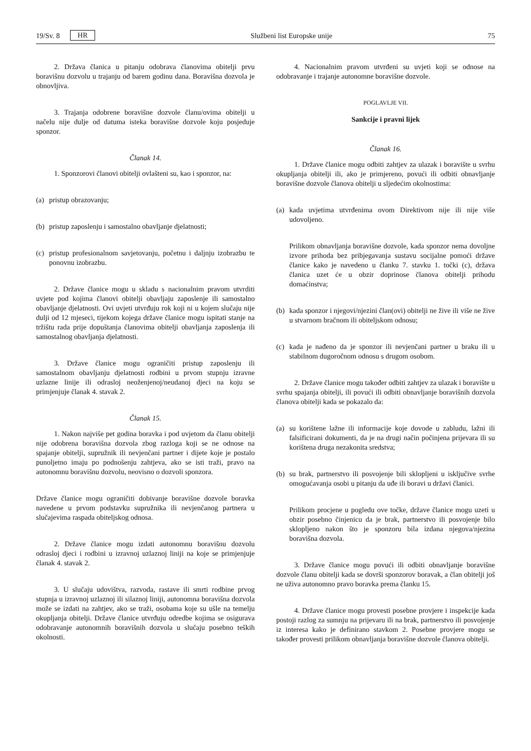19/Sv. 8 HR Službeni list Europske unije 75
2. Država članica u pitanju odobrava članovima obitelji prvu boravišnu dozvolu u trajanju od barem godinu dana. Boravišna dozvola je obnovljiva.
3. Trajanja odobrene boravišne dozvole članu/ovima obitelji u načelu nije dulje od datuma isteka boravišne dozvole koju posjeduje sponzor.
Članak 14.
1. Sponzorovi članovi obitelji ovlašteni su, kao i sponzor, na:
(a) pristup obrazovanju;
(b) pristup zaposlenju i samostalno obavljanje djelatnosti;
(c) pristup profesionalnom savjetovanju, početnu i daljnju izobrazbu te ponovnu izobrazbu.
2. Države članice mogu u skladu s nacionalnim pravom utvrditi uvjete pod kojima članovi obitelji obavljaju zaposlenje ili samostalno obavljanje djelatnosti. Ovi uvjeti utvrđuju rok koji ni u kojem slučaju nije dulji od 12 mjeseci, tijekom kojega države članice mogu ispitati stanje na tržištu rada prije dopuštanja članovima obitelji obavljanja zaposlenja ili samostalnog obavljanja djelatnosti.
3. Države članice mogu ograničiti pristup zaposlenju ili samostalnom obavljanju djelatnosti rodbini u prvom stupnju izravne uzlazne linije ili odrasloj neoženjenoj/neudanoj djeci na koju se primjenjuje članak 4. stavak 2.
Članak 15.
1. Nakon najviše pet godina boravka i pod uvjetom da članu obitelji nije odobrena boravišna dozvola zbog razloga koji se ne odnose na spajanje obitelji, supružnik ili nevjenčani partner i dijete koje je postalo punoljetno imaju po podnošenju zahtjeva, ako se isti traži, pravo na autonomnu boravišnu dozvolu, neovisno o dozvoli sponzora.
Države članice mogu ograničiti dobivanje boravišne dozvole boravka navedene u prvom podstavku supružnika ili nevjenčanog partnera u slučajevima raspada obiteljskog odnosa.
2. Države članice mogu izdati autonomnu boravišnu dozvolu odrasloj djeci i rodbini u izravnoj uzlaznoj liniji na koje se primjenjuje članak 4. stavak 2.
3. U slučaju udovištva, razvoda, rastave ili smrti rodbine prvog stupnja u izravnoj uzlaznoj ili silaznoj liniji, autonomna boravišna dozvola može se izdati na zahtjev, ako se traži, osobama koje su ušle na temelju okupljanja obitelji. Države članice utvrđuju odredbe kojima se osigurava odobravanje autonomnih boravišnih dozvola u slučaju posebno teških okolnosti.
4. Nacionalnim pravom utvrđeni su uvjeti koji se odnose na odobravanje i trajanje autonomne boravišne dozvole.
POGLAVLJE VII.
Sankcije i pravni lijek
Članak 16.
1. Države članice mogu odbiti zahtjev za ulazak i boravište u svrhu okupljanja obitelji ili, ako je primjereno, povući ili odbiti obnavljanje boravišne dozvole članova obitelji u sljedećim okolnostima:
(a) kada uvjetima utvrđenima ovom Direktivom nije ili nije više udovoljeno.
Prilikom obnavljanja boravišne dozvole, kada sponzor nema dovoljne izvore prihoda bez pribjegavanja sustavu socijalne pomoći države članice kako je navedeno u članku 7. stavku 1. točki (c), država članica uzet će u obzir doprinose članova obitelji prihodu domaćinstva;
(b) kada sponzor i njegovi/njezini član(ovi) obitelji ne žive ili više ne žive u stvarnom bračnom ili obiteljskom odnosu;
(c) kada je nađeno da je sponzor ili nevjenčani partner u braku ili u stabilnom dugoročnom odnosu s drugom osobom.
2. Države članice mogu također odbiti zahtjev za ulazak i boravište u svrhu spajanja obitelji, ili povući ili odbiti obnavljanje boravišnih dozvola članova obitelji kada se pokazalo da:
(a) su korištene lažne ili informacije koje dovode u zabludu, lažni ili falsificirani dokumenti, da je na drugi način počinjena prijevara ili su korištena druga nezakonita sredstva;
(b) su brak, partnerstvo ili posvojenje bili sklopljeni u isključive svrhe omogućavanja osobi u pitanju da uđe ili boravi u državi članici.
Prilikom procjene u pogledu ove točke, države članice mogu uzeti u obzir posebno činjenicu da je brak, partnerstvo ili posvojenje bilo sklopljeno nakon što je sponzoru bila izdana njegova/njezina boravišna dozvola.
3. Države članice mogu povući ili odbiti obnavljanje boravišne dozvole članu obitelji kada se dovrši sponzorov boravak, a član obitelji još ne uživa autonomno pravo boravka prema članku 15.
4. Države članice mogu provesti posebne provjere i inspekcije kada postoji razlog za sumnju na prijevaru ili na brak, partnerstvo ili posvojenje iz interesa kako je definirano stavkom 2. Posebne provjere mogu se također provesti prilikom obnavljanja boravišne dozvole članova obitelji.